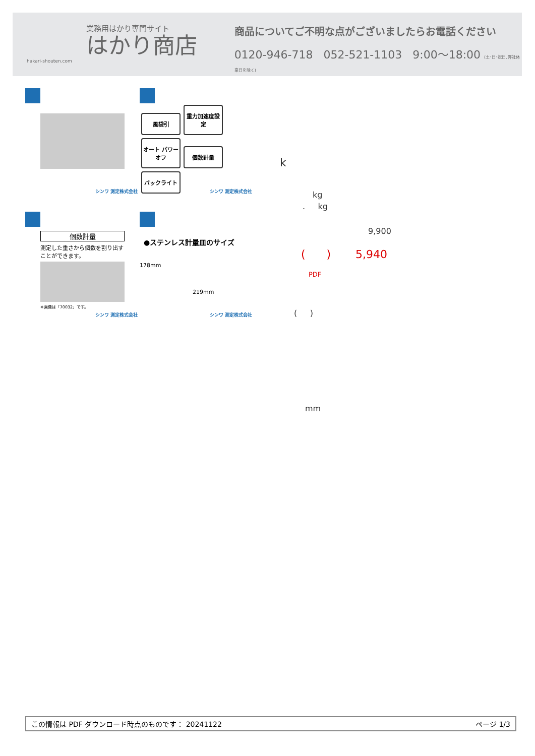業務用はかり専門サイト
はかり商店
hakari-shouten.com
商品についてご不明な点がございましたらお電話ください
0120-946-718 052-521-1103 9:00〜18:00 (土･日･祝日､弊社休業日を除く)
シンワ 測定株式会社
風袋引
重力加速度設定
オート パワーオフ
個数計量 バックライト
シンワ 測定株式会社
個数計量
測定した重さから個数を割り出すことができます。
※画像は「70032」です。
シンワ 測定株式会社
●ステンレス計量皿のサイズ
178mm
219mm
シンワ 測定株式会社
k
kg
. kg
9,900
( ) 5,940
PDF
( )
mm
この情報は PDF ダウンロード時点のものです： 20241122 ページ 1/3